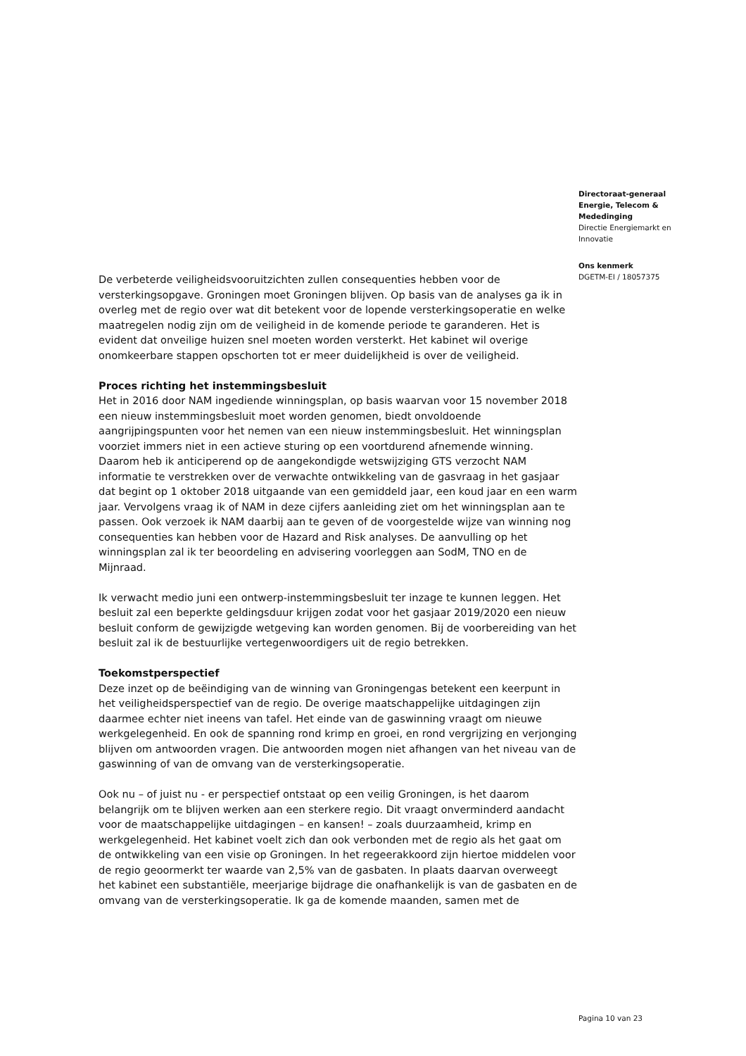Directoraat-generaal Energie, Telecom & Mededinging
Directie Energiemarkt en Innovatie
Ons kenmerk
DGETM-EI / 18057375
De verbeterde veiligheidsvooruitzichten zullen consequenties hebben voor de versterkingsopgave. Groningen moet Groningen blijven. Op basis van de analyses ga ik in overleg met de regio over wat dit betekent voor de lopende versterkingsoperatie en welke maatregelen nodig zijn om de veiligheid in de komende periode te garanderen. Het is evident dat onveilige huizen snel moeten worden versterkt. Het kabinet wil overige onomkeerbare stappen opschorten tot er meer duidelijkheid is over de veiligheid.
Proces richting het instemmingsbesluit
Het in 2016 door NAM ingediende winningsplan, op basis waarvan voor 15 november 2018 een nieuw instemmingsbesluit moet worden genomen, biedt onvoldoende aangrijpingspunten voor het nemen van een nieuw instemmingsbesluit. Het winningsplan voorziet immers niet in een actieve sturing op een voortdurend afnemende winning. Daarom heb ik anticiperend op de aangekondigde wetswijziging GTS verzocht NAM informatie te verstrekken over de verwachte ontwikkeling van de gasvraag in het gasjaar dat begint op 1 oktober 2018 uitgaande van een gemiddeld jaar, een koud jaar en een warm jaar. Vervolgens vraag ik of NAM in deze cijfers aanleiding ziet om het winningsplan aan te passen. Ook verzoek ik NAM daarbij aan te geven of de voorgestelde wijze van winning nog consequenties kan hebben voor de Hazard and Risk analyses. De aanvulling op het winningsplan zal ik ter beoordeling en advisering voorleggen aan SodM, TNO en de Mijnraad.
Ik verwacht medio juni een ontwerp-instemmingsbesluit ter inzage te kunnen leggen. Het besluit zal een beperkte geldingsduur krijgen zodat voor het gasjaar 2019/2020 een nieuw besluit conform de gewijzigde wetgeving kan worden genomen. Bij de voorbereiding van het besluit zal ik de bestuurlijke vertegenwoordigers uit de regio betrekken.
Toekomstperspectief
Deze inzet op de beëindiging van de winning van Groningengas betekent een keerpunt in het veiligheidsperspectief van de regio. De overige maatschappelijke uitdagingen zijn daarmee echter niet ineens van tafel. Het einde van de gaswinning vraagt om nieuwe werkgelegenheid. En ook de spanning rond krimp en groei, en rond vergrijzing en verjonging blijven om antwoorden vragen. Die antwoorden mogen niet afhangen van het niveau van de gaswinning of van de omvang van de versterkingsoperatie.
Ook nu – of juist nu - er perspectief ontstaat op een veilig Groningen, is het daarom belangrijk om te blijven werken aan een sterkere regio. Dit vraagt onverminderd aandacht voor de maatschappelijke uitdagingen – en kansen! – zoals duurzaamheid, krimp en werkgelegenheid. Het kabinet voelt zich dan ook verbonden met de regio als het gaat om de ontwikkeling van een visie op Groningen. In het regeerakkoord zijn hiertoe middelen voor de regio geoormerkt ter waarde van 2,5% van de gasbaten. In plaats daarvan overweegt het kabinet een substantiële, meerjarige bijdrage die onafhankelijk is van de gasbaten en de omvang van de versterkingsoperatie. Ik ga de komende maanden, samen met de
Pagina 10 van 23